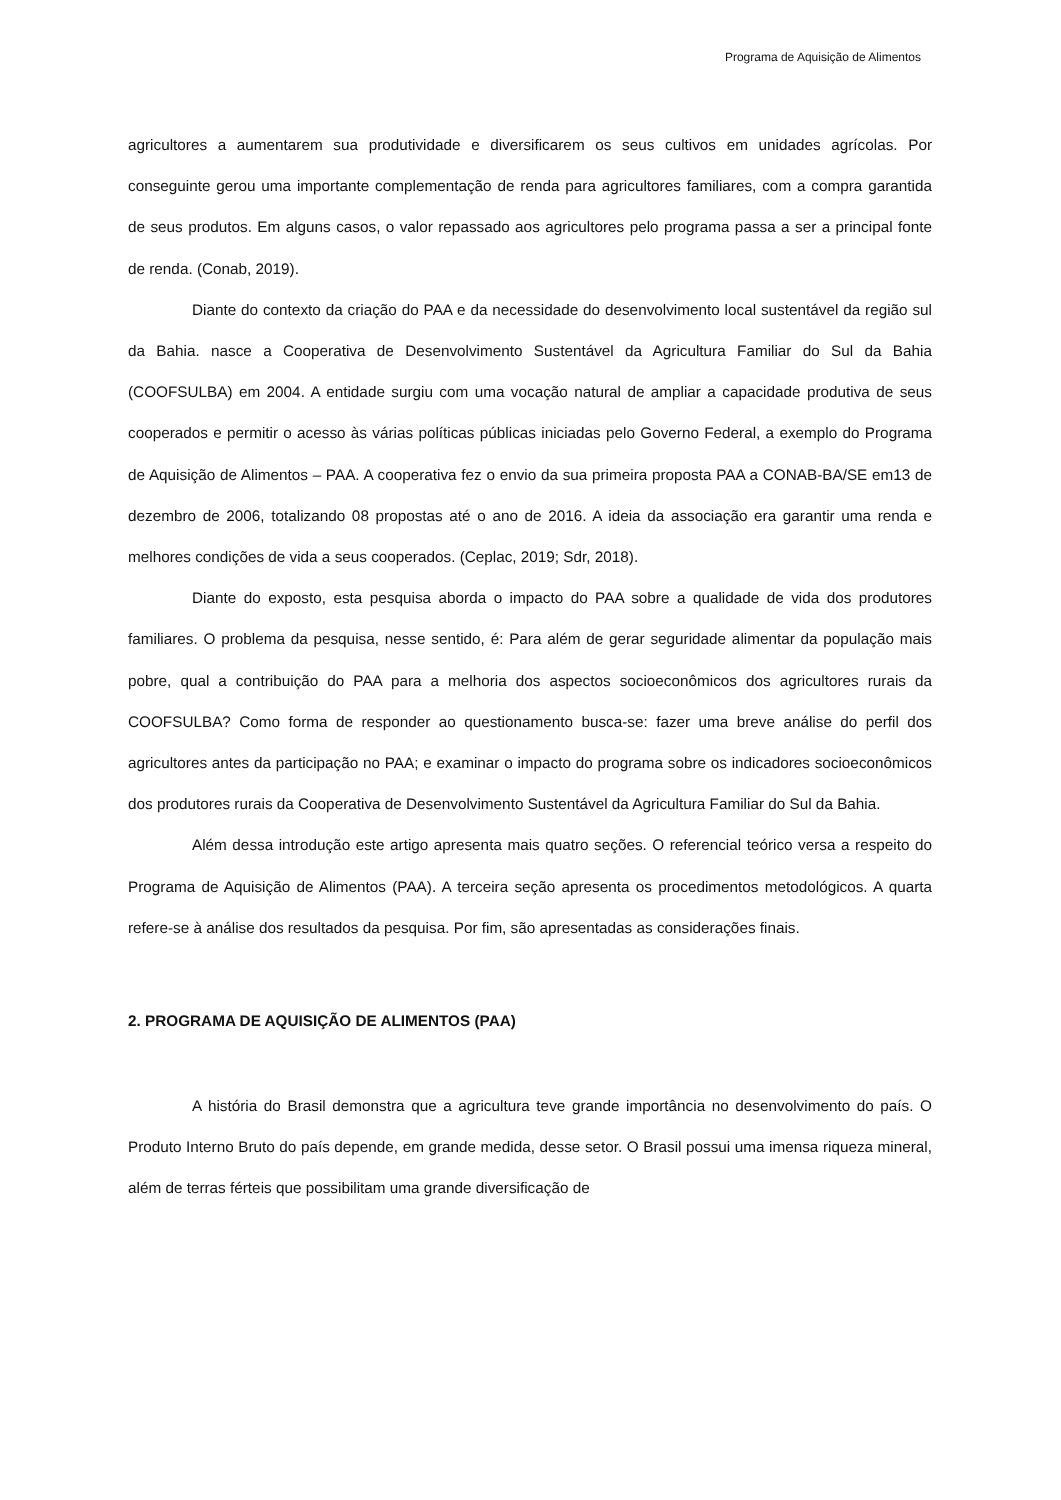Programa de Aquisição de Alimentos
agricultores a aumentarem sua produtividade e diversificarem os seus cultivos em unidades agrícolas. Por conseguinte gerou uma importante complementação de renda para agricultores familiares, com a compra garantida de seus produtos. Em alguns casos, o valor repassado aos agricultores pelo programa passa a ser a principal fonte de renda. (Conab, 2019).
Diante do contexto da criação do PAA e da necessidade do desenvolvimento local sustentável da região sul da Bahia. nasce a Cooperativa de Desenvolvimento Sustentável da Agricultura Familiar do Sul da Bahia (COOFSULBA) em 2004. A entidade surgiu com uma vocação natural de ampliar a capacidade produtiva de seus cooperados e permitir o acesso às várias políticas públicas iniciadas pelo Governo Federal, a exemplo do Programa de Aquisição de Alimentos – PAA. A cooperativa fez o envio da sua primeira proposta PAA a CONAB-BA/SE em13 de dezembro de 2006, totalizando 08 propostas até o ano de 2016. A ideia da associação era garantir uma renda e melhores condições de vida a seus cooperados. (Ceplac, 2019; Sdr, 2018).
Diante do exposto, esta pesquisa aborda o impacto do PAA sobre a qualidade de vida dos produtores familiares. O problema da pesquisa, nesse sentido, é: Para além de gerar seguridade alimentar da população mais pobre, qual a contribuição do PAA para a melhoria dos aspectos socioeconômicos dos agricultores rurais da COOFSULBA? Como forma de responder ao questionamento busca-se: fazer uma breve análise do perfil dos agricultores antes da participação no PAA; e examinar o impacto do programa sobre os indicadores socioeconômicos dos produtores rurais da Cooperativa de Desenvolvimento Sustentável da Agricultura Familiar do Sul da Bahia.
Além dessa introdução este artigo apresenta mais quatro seções. O referencial teórico versa a respeito do Programa de Aquisição de Alimentos (PAA). A terceira seção apresenta os procedimentos metodológicos. A quarta refere-se à análise dos resultados da pesquisa. Por fim, são apresentadas as considerações finais.
2. PROGRAMA DE AQUISIÇÃO DE ALIMENTOS (PAA)
A história do Brasil demonstra que a agricultura teve grande importância no desenvolvimento do país. O Produto Interno Bruto do país depende, em grande medida, desse setor. O Brasil possui uma imensa riqueza mineral, além de terras férteis que possibilitam uma grande diversificação de